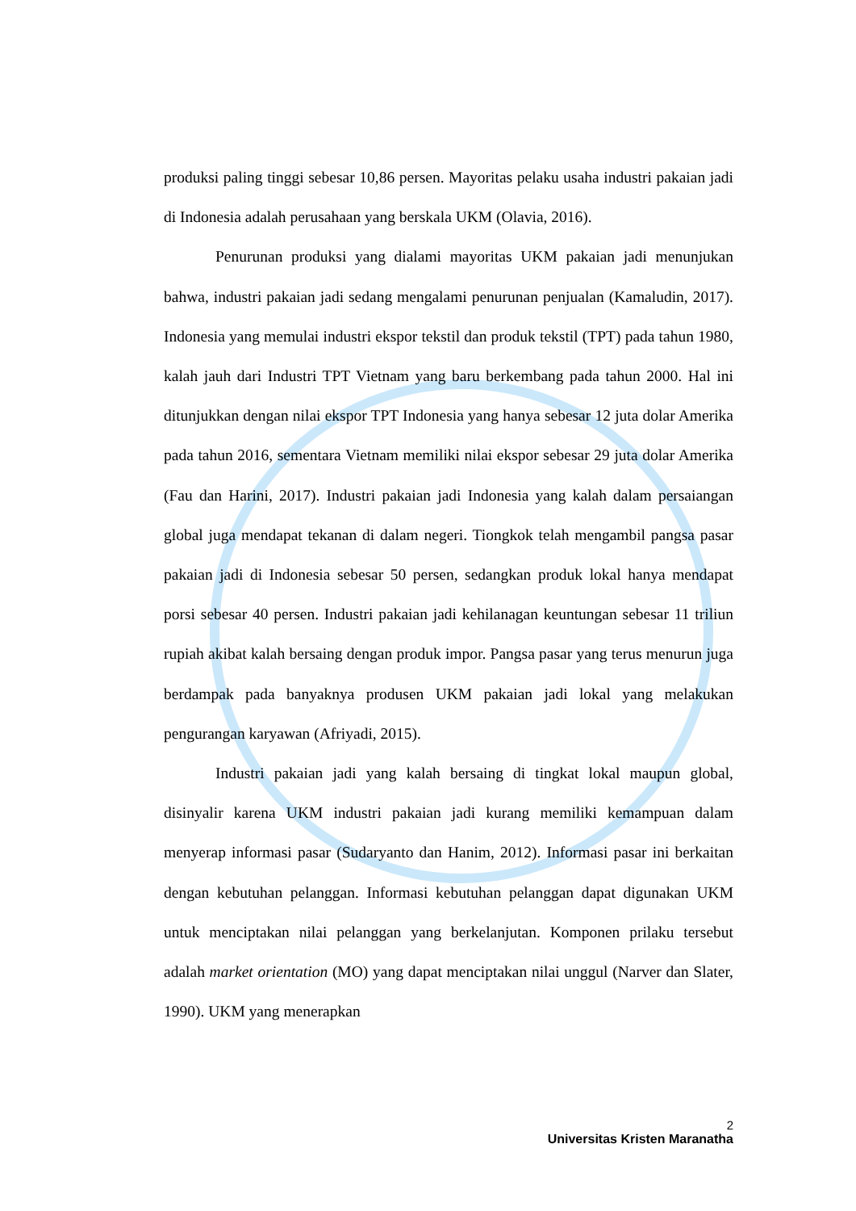produksi paling tinggi sebesar 10,86 persen. Mayoritas pelaku usaha industri pakaian jadi di Indonesia adalah perusahaan yang berskala UKM (Olavia, 2016).
Penurunan produksi yang dialami mayoritas UKM pakaian jadi menunjukan bahwa, industri pakaian jadi sedang mengalami penurunan penjualan (Kamaludin, 2017). Indonesia yang memulai industri ekspor tekstil dan produk tekstil (TPT) pada tahun 1980, kalah jauh dari Industri TPT Vietnam yang baru berkembang pada tahun 2000. Hal ini ditunjukkan dengan nilai ekspor TPT Indonesia yang hanya sebesar 12 juta dolar Amerika pada tahun 2016, sementara Vietnam memiliki nilai ekspor sebesar 29 juta dolar Amerika (Fau dan Harini, 2017). Industri pakaian jadi Indonesia yang kalah dalam persaiangan global juga mendapat tekanan di dalam negeri. Tiongkok telah mengambil pangsa pasar pakaian jadi di Indonesia sebesar 50 persen, sedangkan produk lokal hanya mendapat porsi sebesar 40 persen. Industri pakaian jadi kehilanagan keuntungan sebesar 11 triliun rupiah akibat kalah bersaing dengan produk impor. Pangsa pasar yang terus menurun juga berdampak pada banyaknya produsen UKM pakaian jadi lokal yang melakukan pengurangan karyawan (Afriyadi, 2015).
Industri pakaian jadi yang kalah bersaing di tingkat lokal maupun global, disinyalir karena UKM industri pakaian jadi kurang memiliki kemampuan dalam menyerap informasi pasar (Sudaryanto dan Hanim, 2012). Informasi pasar ini berkaitan dengan kebutuhan pelanggan. Informasi kebutuhan pelanggan dapat digunakan UKM untuk menciptakan nilai pelanggan yang berkelanjutan. Komponen prilaku tersebut adalah market orientation (MO) yang dapat menciptakan nilai unggul (Narver dan Slater, 1990). UKM yang menerapkan
2
Universitas Kristen Maranatha